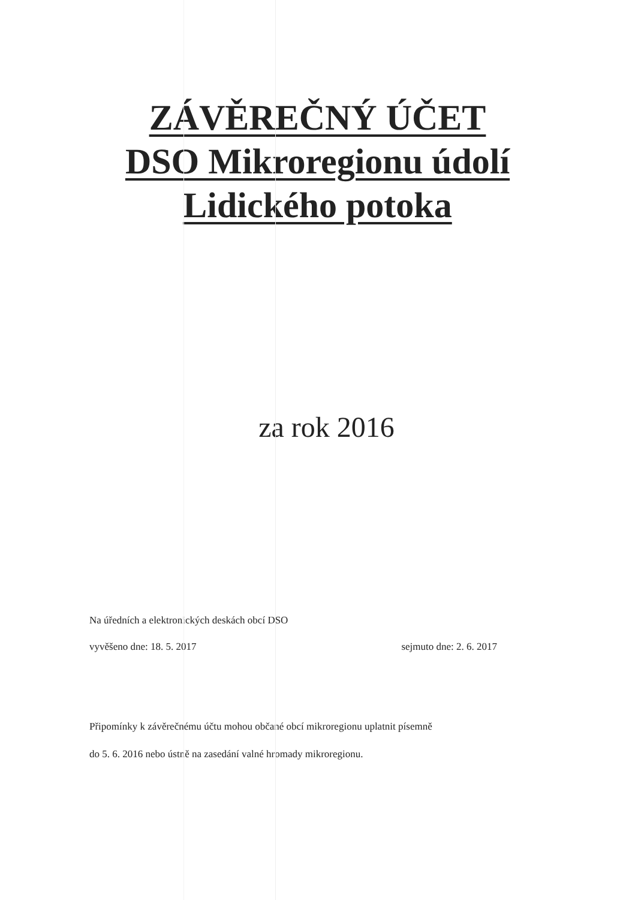ZÁVĚREČNÝ ÚČET
DSO Mikroregionu údolí
Lidického potoka
za rok 2016
Na úředních a elektronických deskách obcí DSO
vyvěšeno dne: 18. 5. 2017 sejmuto dne: 2. 6. 2017
Připomínky k závěrečnému účtu mohou občané obcí mikroregionu uplatnit písemně
do 5. 6. 2016 nebo ústně na zasedání valné hromady mikroregionu.